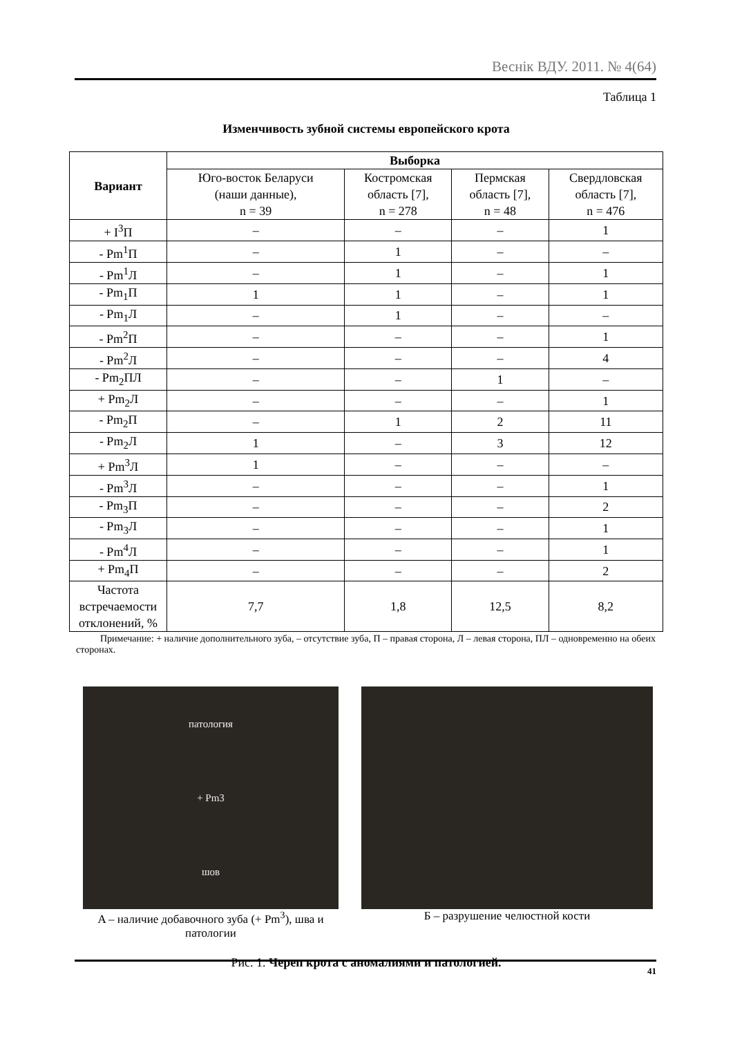Веснік ВДУ. 2011. № 4(64)
Таблица 1
Изменчивость зубной системы европейского крота
| Вариант | Выборка | | | |
| --- | --- | --- | --- | --- |
| | Юго-восток Беларуси (наши данные), n = 39 | Костромская область [7], n = 278 | Пермская область [7], n = 48 | Свердловская область [7], n = 476 |
| + I<sup>3</sup>П | – | – | – | 1 |
| - Pm<sup>1</sup>П | – | 1 | – | – |
| - Pm<sup>1</sup>Л | – | 1 | – | 1 |
| - Pm<sub>1</sub>П | 1 | 1 | – | 1 |
| - Pm<sub>1</sub>Л | – | 1 | – | – |
| - Pm<sup>2</sup>П | – | – | – | 1 |
| - Pm<sup>2</sup>Л | – | – | – | 4 |
| - Pm<sub>2</sub>ПЛ | – | – | 1 | – |
| + Pm<sub>2</sub>Л | – | – | – | 1 |
| - Pm<sub>2</sub>П | – | 1 | 2 | 11 |
| - Pm<sub>2</sub>Л | 1 | – | 3 | 12 |
| + Pm<sup>3</sup>Л | 1 | – | – | – |
| - Pm<sup>3</sup>Л | – | – | – | 1 |
| - Pm<sub>3</sub>П | – | – | – | 2 |
| - Pm<sub>3</sub>Л | – | – | – | 1 |
| - Pm<sup>4</sup>Л | – | – | – | 1 |
| + Pm<sub>4</sub>П | – | – | – | 2 |
| Частота встречаемости отклонений, % | 7,7 | 1,8 | 12,5 | 8,2 |
Примечание: + наличие дополнительного зуба, – отсутствие зуба, П – правая сторона, Л – левая сторона, ПЛ – одновременно на обеих сторонах.
патология
+ Pm3
шов
A – наличие добавочного зуба (+ Pm<sup>3</sup>), шва и патологии
Б – разрушение челюстной кости
Рис. 1. Череп крота с аномалиями и патологией.
41